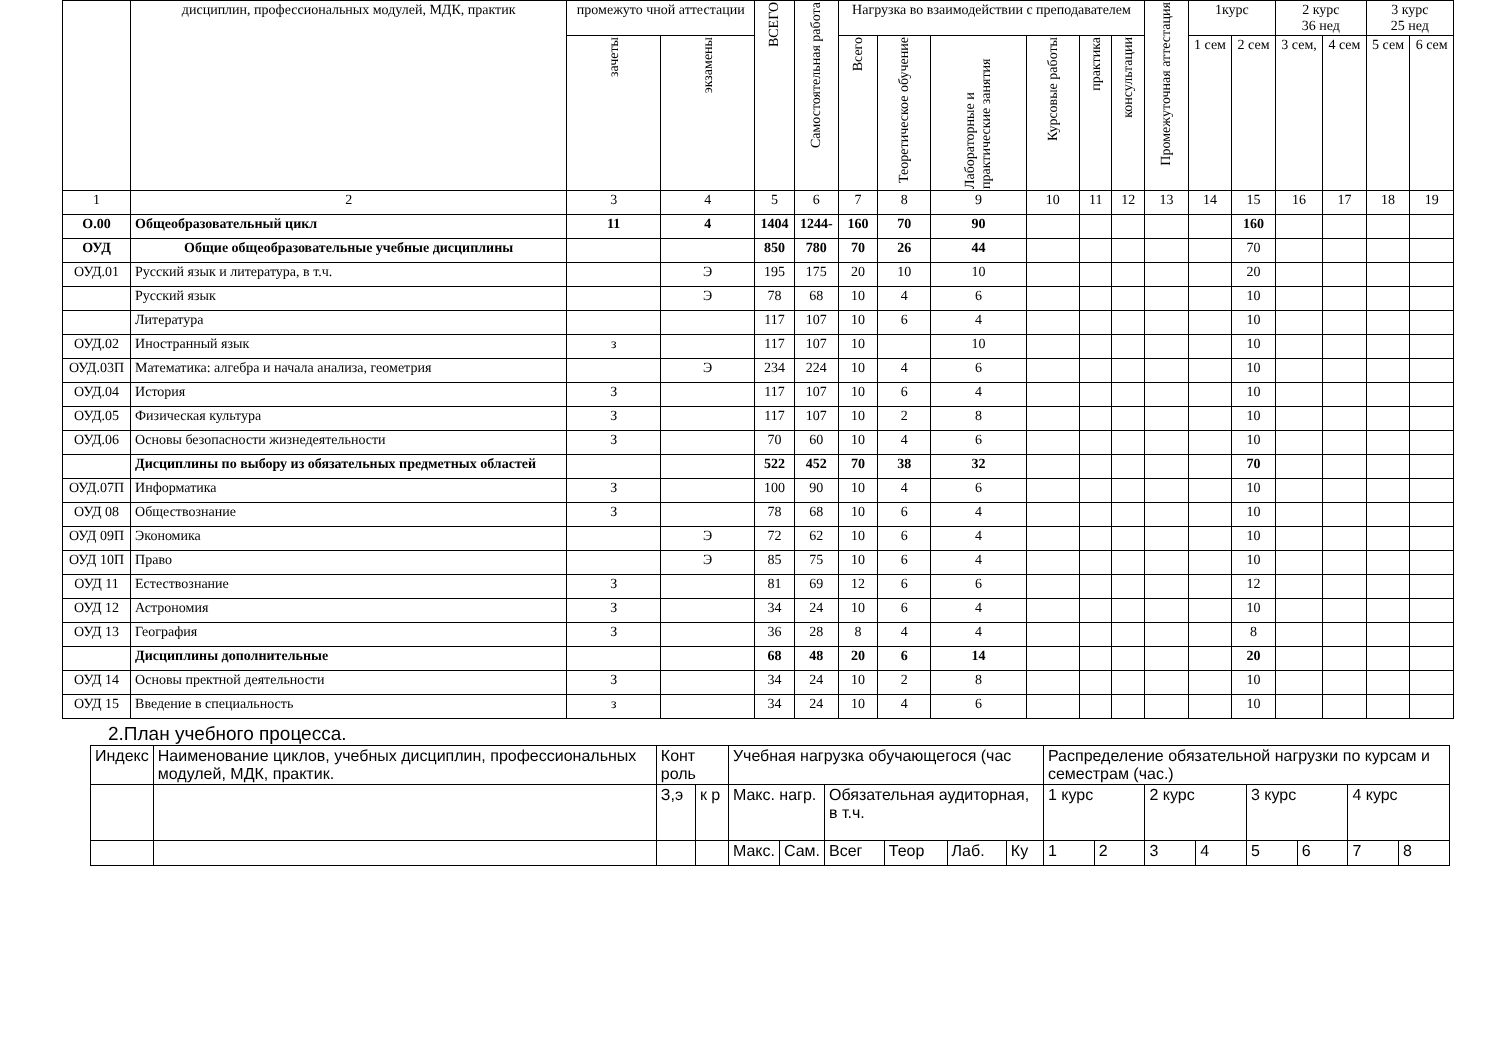| | дисциплин, профессиональных модулей, МДК, практик | промежуто чной аттестации | | ВСЕГО | Самостоятельная работа | Нагрузка во взаимодействии с преподавателем | | | | | | Промежуточная аттестация | 1курс | | 2 курс 36 нед | | 3 курс 25 нед | |
| | | зачеты | экзамены | | | Всего | Теоретическое обучение | Лабораторные и практические занятия | Курсовые работы | практика | консультации | | 1 сем | 2 сем | 3 сем, | 4 сем | 5 сем | 6 сем |
| 1 | 2 | 3 | 4 | 5 | 6 | 7 | 8 | 9 | 10 | 11 | 12 | 13 | 14 | 15 | 16 | 17 | 18 | 19 |
| О.00 | Общеобразовательный цикл | 11 | 4 | 1404 | 1244- | 160 | 70 | 90 | | | | | | 160 | | | | |
| ОУД | Общие общеобразовательные учебные дисциплины | | | 850 | 780 | 70 | 26 | 44 | | | | | | 70 | | | | |
| ОУД.01 | Русский язык и литература, в т.ч. | | Э | 195 | 175 | 20 | 10 | 10 | | | | | | 20 | | | | |
| | Русский язык | | Э | 78 | 68 | 10 | 4 | 6 | | | | | | 10 | | | | |
| | Литература | | | 117 | 107 | 10 | 6 | 4 | | | | | | 10 | | | | |
| ОУД.02 | Иностранный язык | з | | 117 | 107 | 10 | | 10 | | | | | | 10 | | | | |
| ОУД.03П | Математика: алгебра и начала анализа, геометрия | | Э | 234 | 224 | 10 | 4 | 6 | | | | | | 10 | | | | |
| ОУД.04 | История | З | | 117 | 107 | 10 | 6 | 4 | | | | | | 10 | | | | |
| ОУД.05 | Физическая культура | З | | 117 | 107 | 10 | 2 | 8 | | | | | | 10 | | | | |
| ОУД.06 | Основы безопасности жизнедеятельности | З | | 70 | 60 | 10 | 4 | 6 | | | | | | 10 | | | | |
| | Дисциплины по выбору из обязательных предметных областей | | | 522 | 452 | 70 | 38 | 32 | | | | | | 70 | | | | |
| ОУД.07П | Информатика | З | | 100 | 90 | 10 | 4 | 6 | | | | | | 10 | | | | |
| ОУД 08 | Обществознание | З | | 78 | 68 | 10 | 6 | 4 | | | | | | 10 | | | | |
| ОУД 09П | Экономика | | Э | 72 | 62 | 10 | 6 | 4 | | | | | | 10 | | | | |
| ОУД 10П | Право | | Э | 85 | 75 | 10 | 6 | 4 | | | | | | 10 | | | | |
| ОУД 11 | Естествознание | З | | 81 | 69 | 12 | 6 | 6 | | | | | | 12 | | | | |
| ОУД 12 | Астрономия | З | | 34 | 24 | 10 | 6 | 4 | | | | | | 10 | | | | |
| ОУД 13 | География | З | | 36 | 28 | 8 | 4 | 4 | | | | | | 8 | | | | |
| | Дисциплины дополнительные | | | 68 | 48 | 20 | 6 | 14 | | | | | | 20 | | | | |
| ОУД 14 | Основы пректной деятельности | З | | 34 | 24 | 10 | 2 | 8 | | | | | | 10 | | | | |
| ОУД 15 | Введение в специальность | з | | 34 | 24 | 10 | 4 | 6 | | | | | | 10 | | | | |
2.План учебного процесса.
| Индекс | Наименование циклов, учебных дисциплин, профессиональных модулей, МДК, практик. | Конт роль | | Учебная нагрузка обучающегося (час | | | | | | Распределение обязательной нагрузки по курсам и семестрам (час.) | | | | | | | |
| | | З,э | к р | Макс. нагр. | | Обязательная аудиторная, в т.ч. | | | | 1 курс | | 2 курс | | 3 курс | | 4 курс | |
| | | | | Макс. | Сам. | Всег | Теор | Лаб. | Ку | 1 | 2 | 3 | 4 | 5 | 6 | 7 | 8 |